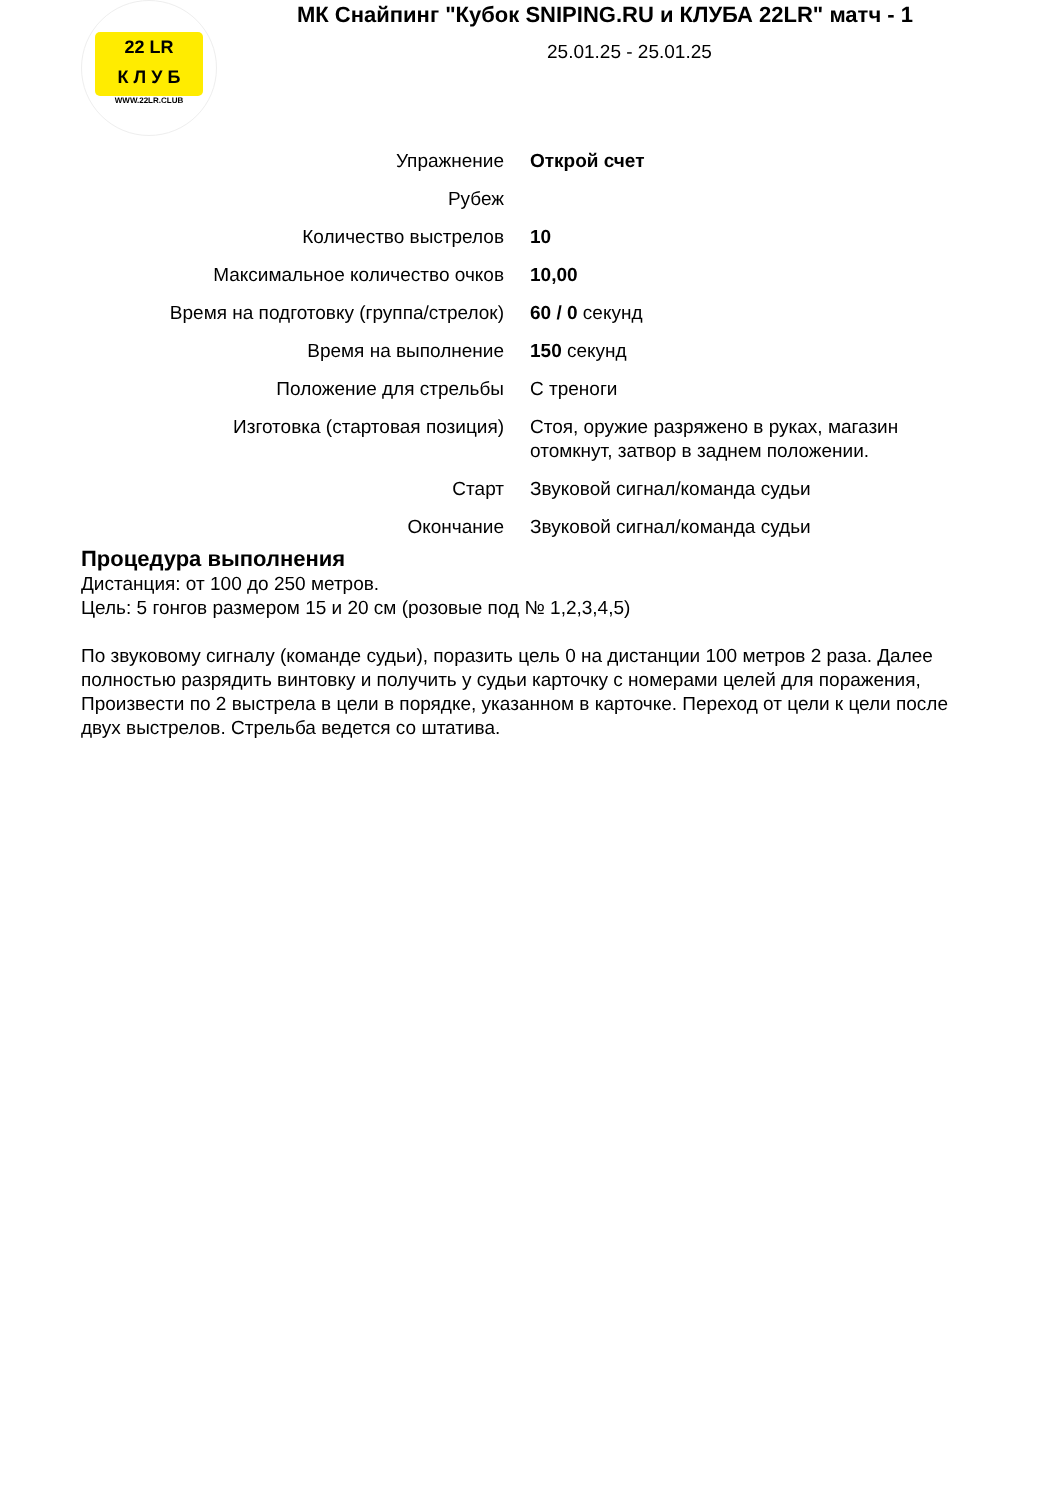22 LR
К Л У Б
WWW.22LR.CLUB
МК Снайпинг "Кубок SNIPING.RU и КЛУБА 22LR" матч - 1
25.01.25 - 25.01.25
| Упражнение | Открой счет |
| Рубеж | |
| Количество выстрелов | 10 |
| Максимальное количество очков | 10,00 |
| Время на подготовку (группа/стрелок) | 60 / 0 секунд |
| Время на выполнение | 150 секунд |
| Положение для стрельбы | С треноги |
| Изготовка (стартовая позиция) | Стоя, оружие разряжено в руках, магазин отомкнут, затвор в заднем положении. |
| Старт | Звуковой сигнал/команда судьи |
| Окончание | Звуковой сигнал/команда судьи |
Процедура выполнения
Дистанция: от 100 до 250 метров.
Цель: 5 гонгов размером 15 и 20 см (розовые под № 1,2,3,4,5)
По звуковому сигналу (команде судьи), поразить цель 0 на дистанции 100 метров 2 раза. Далее полностью разрядить винтовку и получить у судьи карточку с номерами целей для поражения, Произвести по 2 выстрела в цели в порядке, указанном в карточке. Переход от цели к цели после двух выстрелов. Стрельба ведется со штатива.